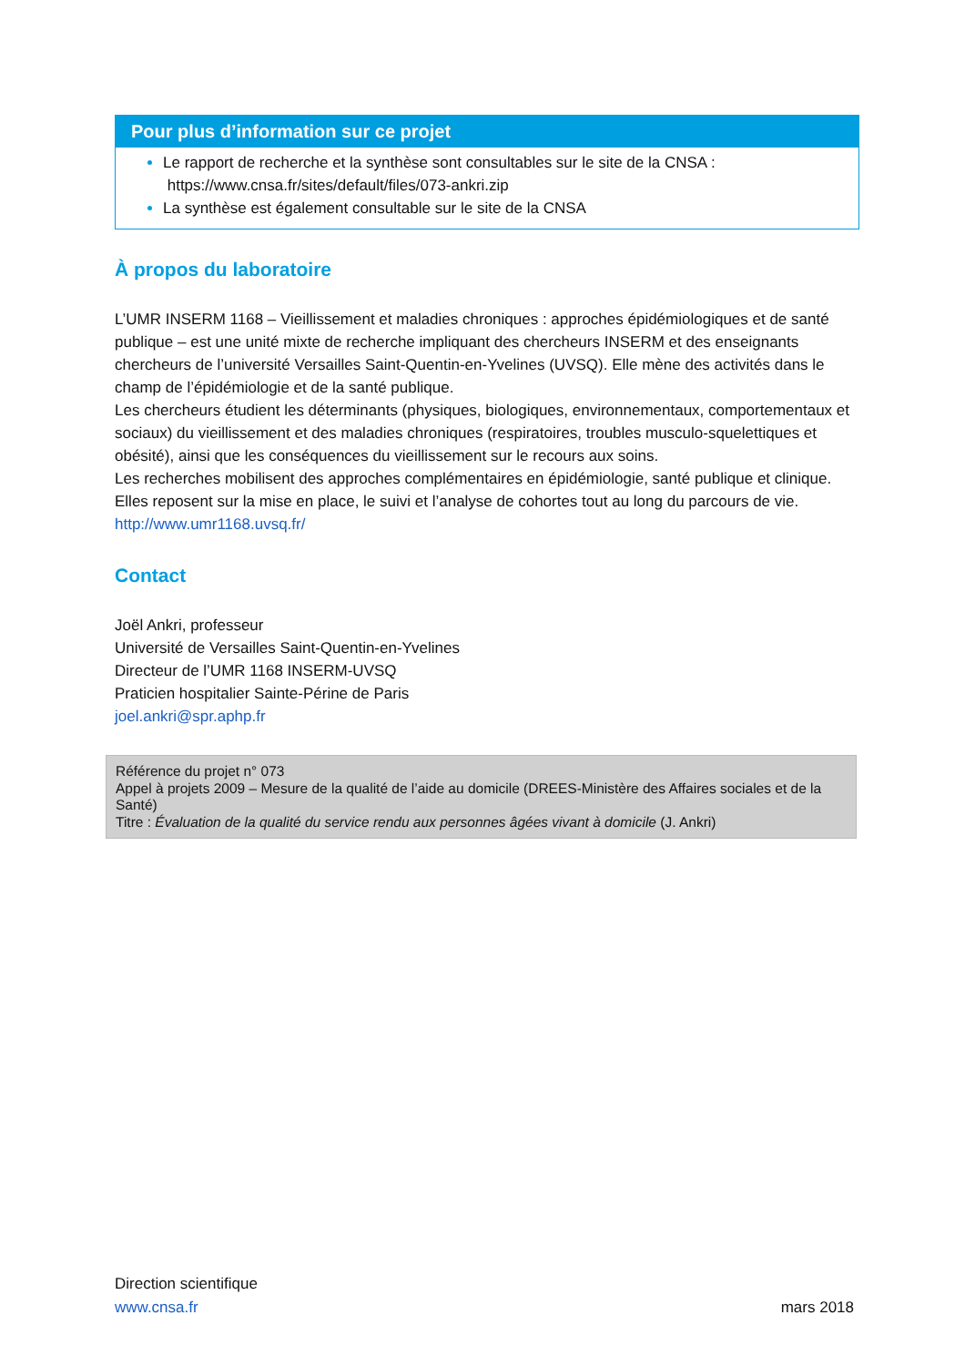Pour plus d’information sur ce projet
Le rapport de recherche et la synthèse sont consultables sur le site de la CNSA :
https://www.cnsa.fr/sites/default/files/073-ankri.zip
La synthèse est également consultable sur le site de la CNSA
À propos du laboratoire
L’UMR INSERM 1168 – Vieillissement et maladies chroniques : approches épidémiologiques et de santé publique – est une unité mixte de recherche impliquant des chercheurs INSERM et des enseignants chercheurs de l’université Versailles Saint-Quentin-en-Yvelines (UVSQ). Elle mène des activités dans le champ de l’épidémiologie et de la santé publique.
Les chercheurs étudient les déterminants (physiques, biologiques, environnementaux, comportementaux et sociaux) du vieillissement et des maladies chroniques (respiratoires, troubles musculo-squelettiques et obésité), ainsi que les conséquences du vieillissement sur le recours aux soins.
Les recherches mobilisent des approches complémentaires en épidémiologie, santé publique et clinique. Elles reposent sur la mise en place, le suivi et l’analyse de cohortes tout au long du parcours de vie.
http://www.umr1168.uvsq.fr/
Contact
Joël Ankri, professeur
Université de Versailles Saint-Quentin-en-Yvelines
Directeur de l’UMR 1168 INSERM-UVSQ
Praticien hospitalier Sainte-Périne de Paris
joel.ankri@spr.aphp.fr
Référence du projet n° 073
Appel à projets 2009 – Mesure de la qualité de l’aide au domicile (DREES-Ministère des Affaires sociales et de la Santé)
Titre : Évaluation de la qualité du service rendu aux personnes âgées vivant à domicile (J. Ankri)
Direction scientifique
www.cnsa.fr
mars 2018